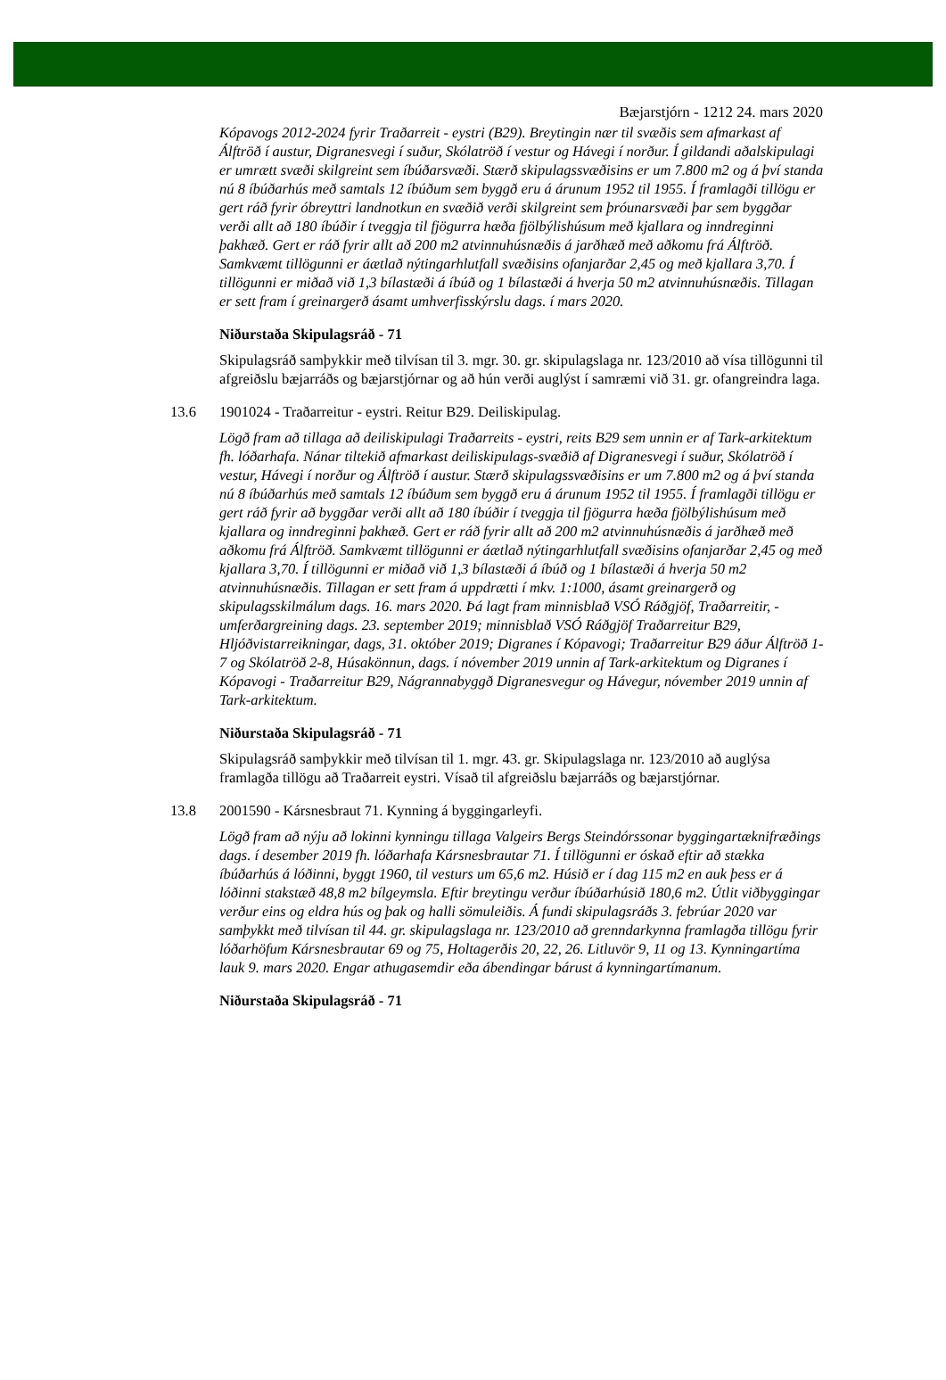Bæjarstjórn - 1212 24. mars 2020
Kópavogs 2012-2024 fyrir Traðarreit - eystri (B29). Breytingin nær til svæðis sem afmarkast af Álftröð í austur, Digranesvegi í suður, Skólatröð í vestur og Hávegi í norður. Í gildandi aðalskipulagi er umrætt svæði skilgreint sem íbúðarsvæði. Stærð skipulagssvæðisins er um 7.800 m2 og á því standa nú 8 íbúðarhús með samtals 12 íbúðum sem byggð eru á árunum 1952 til 1955. Í framlagði tillögu er gert ráð fyrir óbreyttri landnotkun en svæðið verði skilgreint sem þróunarsvæði þar sem byggðar verði allt að 180 íbúðir í tveggja til fjögurra hæða fjölbýlishúsum með kjallara og inndreginni þakhæð. Gert er ráð fyrir allt að 200 m2 atvinnuhúsnæðis á jarðhæð með aðkomu frá Álftröð. Samkvæmt tillögunni er áætlað nýtingarhlutfall svæðisins ofanjarðar 2,45 og með kjallara 3,70. Í tillögunni er miðað við 1,3 bílastæði á íbúð og 1 bílastæði á hverja 50 m2 atvinnuhúsnæðis. Tillagan er sett fram í greinargerð ásamt umhverfisskýrslu dags. í mars 2020.
Niðurstaða Skipulagsráð - 71
Skipulagsráð samþykkir með tilvísan til 3. mgr. 30. gr. skipulagslaga nr. 123/2010 að vísa tillögunni til afgreiðslu bæjarráðs og bæjarstjórnar og að hún verði auglýst í samræmi við 31. gr. ofangreindra laga.
13.6 1901024 - Traðarreitur - eystri. Reitur B29. Deiliskipulag.
Lögð fram að tillaga að deiliskipulagi Traðarreits - eystri, reits B29 sem unnin er af Tark-arkitektum fh. lóðarhafa. Nánar tiltekið afmarkast deiliskipulags-svæðið af Digranesvegi í suður, Skólatröð í vestur, Hávegi í norður og Álftröð í austur. Stærð skipulagssvæðisins er um 7.800 m2 og á því standa nú 8 íbúðarhús með samtals 12 íbúðum sem byggð eru á árunum 1952 til 1955. Í framlagði tillögu er gert ráð fyrir að byggðar verði allt að 180 íbúðir í tveggja til fjögurra hæða fjölbýlishúsum með kjallara og inndreginni þakhæð. Gert er ráð fyrir allt að 200 m2 atvinnuhúsnæðis á jarðhæð með aðkomu frá Álftröð. Samkvæmt tillögunni er áætlað nýtingarhlutfall svæðisins ofanjarðar 2,45 og með kjallara 3,70. Í tillögunni er miðað við 1,3 bílastæði á íbúð og 1 bílastæði á hverja 50 m2 atvinnuhúsnæðis. Tillagan er sett fram á uppdrætti í mkv. 1:1000, ásamt greinargerð og skipulagsskilmálum dags. 16. mars 2020. Þá lagt fram minnisblað VSÓ Ráðgjöf, Traðarreitir, - umferðargreining dags. 23. september 2019; minnisblað VSÓ Ráðgjöf Traðarreitur B29, Hljóðvistarreikningar, dags, 31. október 2019; Digranes í Kópavogi; Traðarreitur B29 áður Álftröð 1-7 og Skólatröð 2-8, Húsakönnun, dags. í nóvember 2019 unnin af Tark-arkitektum og Digranes í Kópavogi - Traðarreitur B29, Nágrannabyggð Digranesvegur og Hávegur, nóvember 2019 unnin af Tark-arkitektum.
Niðurstaða Skipulagsráð - 71
Skipulagsráð samþykkir með tilvísan til 1. mgr. 43. gr. Skipulagslaga nr. 123/2010 að auglýsa framlagða tillögu að Traðarreit eystri. Vísað til afgreiðslu bæjarráðs og bæjarstjórnar.
13.8 2001590 - Kársnesbraut 71. Kynning á byggingarleyfi.
Lögð fram að nýju að lokinni kynningu tillaga Valgeirs Bergs Steindórssonar byggingartæknifræðings dags. í desember 2019 fh. lóðarhafa Kársnesbrautar 71. Í tillögunni er óskað eftir að stækka íbúðarhús á lóðinni, byggt 1960, til vesturs um 65,6 m2. Húsið er í dag 115 m2 en auk þess er á lóðinni stakstæð 48,8 m2 bílgeymsla. Eftir breytingu verður íbúðarhúsið 180,6 m2. Útlit viðbyggingar verður eins og eldra hús og þak og halli sömuleiðis. Á fundi skipulagsráðs 3. febrúar 2020 var samþykkt með tilvísan til 44. gr. skipulagslaga nr. 123/2010 að grenndarkynna framlagða tillögu fyrir lóðarhöfum Kársnesbrautar 69 og 75, Holtagerðis 20, 22, 26. Litluvör 9, 11 og 13. Kynningartíma lauk 9. mars 2020. Engar athugasemdir eða ábendingar bárust á kynningartímanum.
Niðurstaða Skipulagsráð - 71